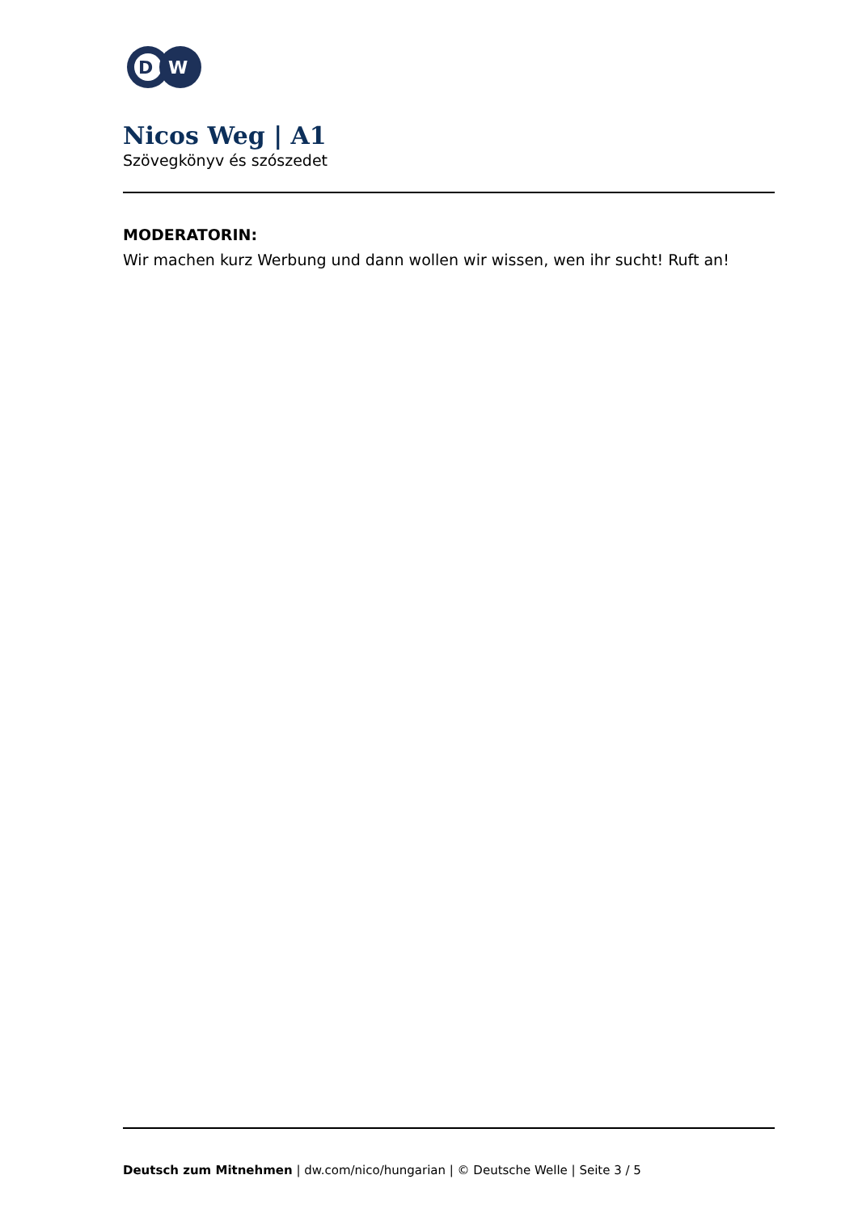D
W
Nicos Weg | A1
Szövegkönyv és szószedet
MODERATORIN:
Wir machen kurz Werbung und dann wollen wir wissen, wen ihr sucht! Ruft an!
Deutsch zum Mitnehmen | dw.com/nico/hungarian | © Deutsche Welle | Seite 3 / 5